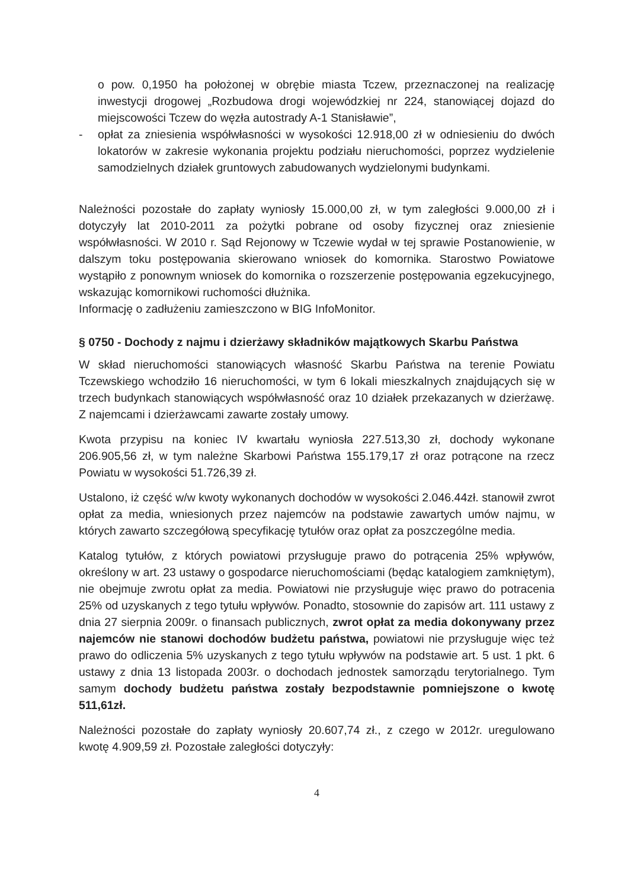o pow. 0,1950 ha położonej w obrębie miasta Tczew, przeznaczonej na realizację inwestycji drogowej „Rozbudowa drogi wojewódzkiej nr 224, stanowiącej dojazd do miejscowości Tczew do węzła autostrady A-1 Stanisławie”,
- opłat za zniesienia współwłasności w wysokości 12.918,00 zł w odniesieniu do dwóch lokatorów w zakresie wykonania projektu podziału nieruchomości, poprzez wydzielenie samodzielnych działek gruntowych zabudowanych wydzielonymi budynkami.
Należności pozostałe do zapłaty wyniosły 15.000,00 zł, w tym zaległości 9.000,00 zł i dotyczyły lat 2010-2011 za pożytki pobrane od osoby fizycznej oraz zniesienie współwłasności. W 2010 r. Sąd Rejonowy w Tczewie wydał w tej sprawie Postanowienie, w dalszym toku postępowania skierowano wniosek do komornika. Starostwo Powiatowe wystąpiło z ponownym wniosek do komornika o rozszerzenie postępowania egzekucyjnego, wskazując komornikowi ruchomości dłużnika.
Informację o zadłużeniu zamieszczono w BIG InfoMonitor.
§ 0750 - Dochody z najmu i dzierżawy składników majątkowych Skarbu Państwa
W skład nieruchomości stanowiących własność Skarbu Państwa na terenie Powiatu Tczewskiego wchodziło 16 nieruchomości, w tym 6 lokali mieszkalnych znajdujących się w trzech budynkach stanowiących współwłasność oraz 10 działek przekazanych w dzierżawę. Z najemcami i dzierżawcami zawarte zostały umowy.
Kwota przypisu na koniec IV kwartału wyniosła 227.513,30 zł, dochody wykonane 206.905,56 zł, w tym należne Skarbowi Państwa 155.179,17 zł oraz potrącone na rzecz Powiatu w wysokości 51.726,39 zł.
Ustalono, iż część w/w kwoty wykonanych dochodów w wysokości 2.046.44zł. stanowił zwrot opłat za media, wniesionych przez najemców na podstawie zawartych umów najmu, w których zawarto szczegółową specyfikację tytułów oraz opłat za poszczególne media.
Katalog tytułów, z których powiatowi przysługuje prawo do potrącenia 25% wpływów, określony w art. 23 ustawy o gospodarce nieruchomościami (będąc katalogiem zamkniętym), nie obejmuje zwrotu opłat za media. Powiatowi nie przysługuje więc prawo do potracenia 25% od uzyskanych z tego tytułu wpływów. Ponadto, stosownie do zapisów art. 111 ustawy z dnia 27 sierpnia 2009r. o finansach publicznych, zwrot opłat za media dokonywany przez najemców nie stanowi dochodów budżetu państwa, powiatowi nie przysługuje więc też prawo do odliczenia 5% uzyskanych z tego tytułu wpływów na podstawie art. 5 ust. 1 pkt. 6 ustawy z dnia 13 listopada 2003r. o dochodach jednostek samorządu terytorialnego. Tym samym dochody budżetu państwa zostały bezpodstawnie pomniejszone o kwotę 511,61zł.
Należności pozostałe do zapłaty wyniosły 20.607,74 zł., z czego w 2012r. uregulowano kwotę 4.909,59 zł. Pozostałe zaległości dotyczyły:
4